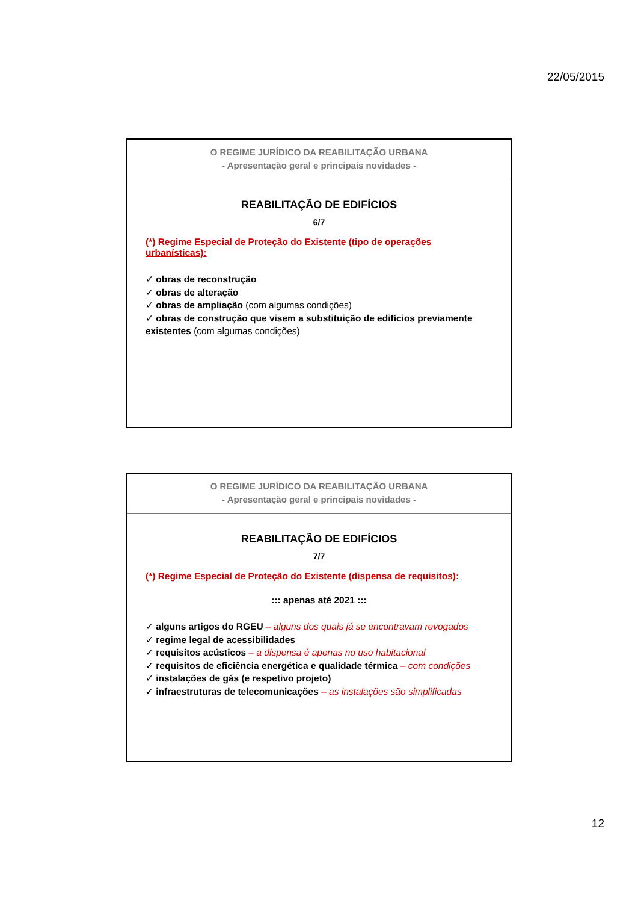22/05/2015
O REGIME JURÍDICO DA REABILITAÇÃO URBANA
- Apresentação geral e principais novidades -
REABILITAÇÃO DE EDIFÍCIOS
6/7
(*) Regime Especial de Proteção do Existente (tipo de operações urbanísticas):
✓ obras de reconstrução
✓ obras de alteração
✓ obras de ampliação (com algumas condições)
✓ obras de construção que visem a substituição de edifícios previamente existentes (com algumas condições)
O REGIME JURÍDICO DA REABILITAÇÃO URBANA
- Apresentação geral e principais novidades -
REABILITAÇÃO DE EDIFÍCIOS
7/7
(*) Regime Especial de Proteção do Existente (dispensa de requisitos):
::: apenas até 2021 :::
✓ alguns artigos do RGEU – alguns dos quais já se encontravam revogados
✓ regime legal de acessibilidades
✓ requisitos acústicos – a dispensa é apenas no uso habitacional
✓ requisitos de eficiência energética e qualidade térmica – com condições
✓ instalações de gás (e respetivo projeto)
✓ infraestruturas de telecomunicações – as instalações são simplificadas
12